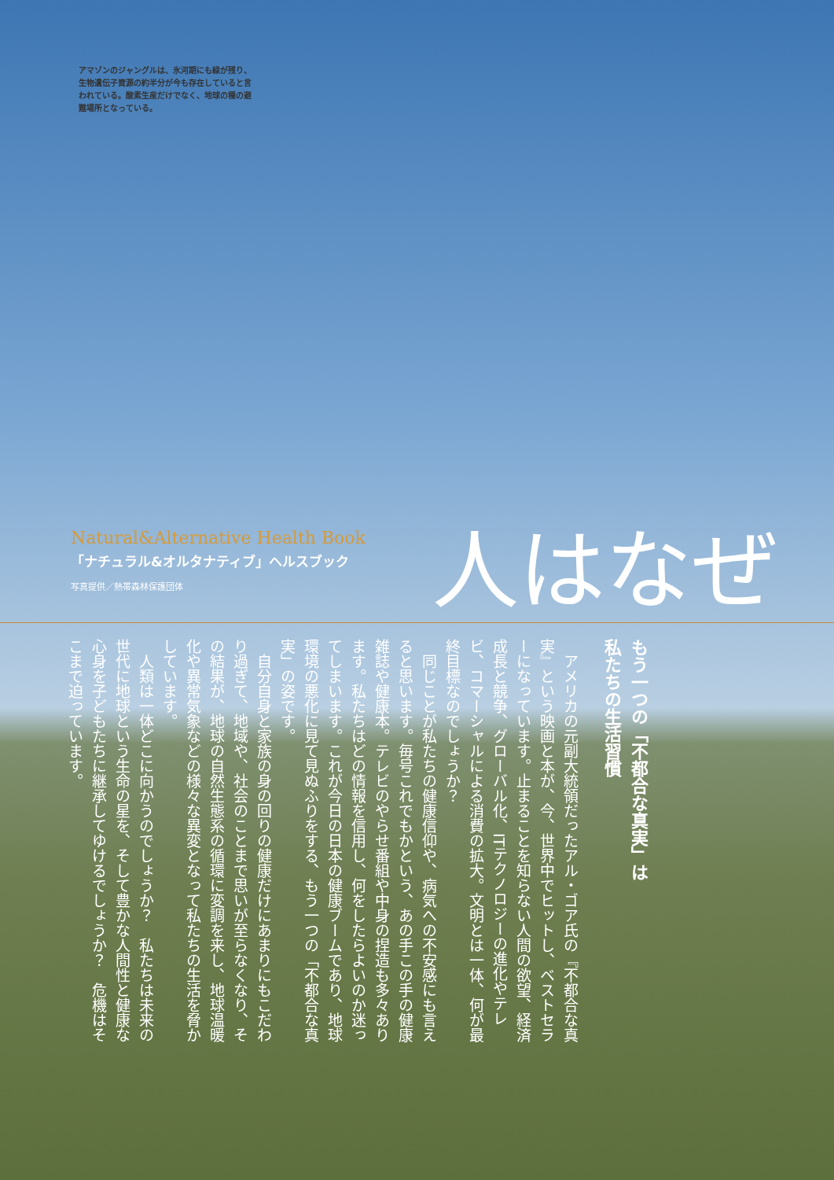アマゾンのジャングルは、氷河期にも緑が残り、生物遺伝子資源の約半分が今も存在していると言われている。酸素生産だけでなく、地球の種の避難場所となっている。
Natural&Alternative Health Book
「ナチュラル&オルタナティブ」ヘルスブック
写真提供／熱帯森林保護団体
人はなぜ
もう一つの「不都合な真実」は
私たちの生活習慣
　アメリカの元副大統領だったアル・ゴア氏の『不都合な真実』という映画と本が、今、世界中でヒットし、ベストセラーになっています。止まることを知らない人間の欲望、経済成長と競争、グローバル化、ITテクノロジーの進化やテレビ、コマーシャルによる消費の拡大。文明とは一体、何が最終目標なのでしょうか？
　同じことが私たちの健康信仰や、病気への不安感にも言えると思います。毎号これでもかという、あの手この手の健康雑誌や健康本。テレビのやらせ番組や中身の捏造も多々あります。私たちはどの情報を信用し、何をしたらよいのか迷ってしまいます。これが今日の日本の健康ブームであり、地球環境の悪化に見て見ぬふりをする、もう一つの「不都合な真実」の姿です。
　自分自身と家族の身の回りの健康だけにあまりにもこだわり過ぎて、地域や、社会のことまで思いが至らなくなり、その結果が、地球の自然生態系の循環に変調を来し、地球温暖化や異常気象などの様々な異変となって私たちの生活を脅かしています。
　人類は一体どこに向かうのでしょうか？　私たちは未来の世代に地球という生命の星を、そして豊かな人間性と健康な心身を子どもたちに継承してゆけるでしょうか？　危機はそこまで迫っています。